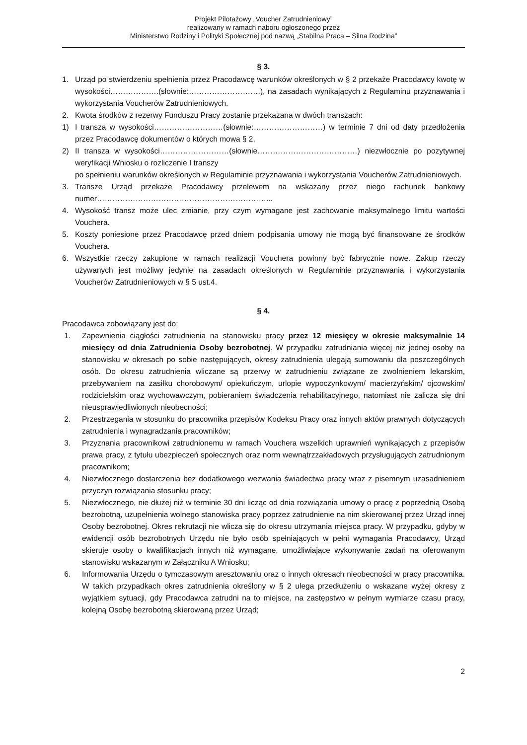Projekt Pilotażowy „Voucher Zatrudnieniowy”
realizowany w ramach naboru ogłoszonego przez
Ministerstwo Rodziny i Polityki Społecznej pod nazwą „Stabilna Praca – Silna Rodzina”
§ 3.
1. Urząd po stwierdzeniu spełnienia przez Pracodawcę warunków określonych w § 2 przekaże Pracodawcy kwotę w wysokości……………….(słownie:……………………….), na zasadach wynikających z Regulaminu przyznawania i wykorzystania Voucherów Zatrudnieniowych.
2. Kwota środków z rezerwy Funduszu Pracy zostanie przekazana w dwóch transzach:
1) I transza w wysokości………………………(słownie:………………………) w terminie 7 dni od daty przedłożenia przez Pracodawcę dokumentów o których mowa § 2,
2) II transza w wysokości………………………(słownie…………………………………) niezwłocznie po pozytywnej weryfikacji Wniosku o rozliczenie I transzy
po spełnieniu warunków określonych w Regulaminie przyznawania i wykorzystania Voucherów Zatrudnieniowych.
3. Transze Urząd przekaże Pracodawcy przelewem na wskazany przez niego rachunek bankowy numer…………………………………………………………...
4. Wysokość transz może ulec zmianie, przy czym wymagane jest zachowanie maksymalnego limitu wartości Vouchera.
5. Koszty poniesione przez Pracodawcę przed dniem podpisania umowy nie mogą być finansowane ze środków Vouchera.
6. Wszystkie rzeczy zakupione w ramach realizacji Vouchera powinny być fabrycznie nowe. Zakup rzeczy używanych jest możliwy jedynie na zasadach określonych w Regulaminie przyznawania i wykorzystania Voucherów Zatrudnieniowych w § 5 ust.4.
§ 4.
Pracodawca zobowiązany jest do:
1. Zapewnienia ciągłości zatrudnienia na stanowisku pracy przez 12 miesięcy w okresie maksymalnie 14 miesięcy od dnia Zatrudnienia Osoby bezrobotnej. W przypadku zatrudniania więcej niż jednej osoby na stanowisku w okresach po sobie następujących, okresy zatrudnienia ulegają sumowaniu dla poszczególnych osób. Do okresu zatrudnienia wliczane są przerwy w zatrudnieniu związane ze zwolnieniem lekarskim, przebywaniem na zasiłku chorobowym/ opiekuńczym, urlopie wypoczynkowym/ macierzyńskim/ ojcowskim/ rodzicielskim oraz wychowawczym, pobieraniem świadczenia rehabilitacyjnego, natomiast nie zalicza się dni nieusprawiedliwionych nieobecności;
2. Przestrzegania w stosunku do pracownika przepisów Kodeksu Pracy oraz innych aktów prawnych dotyczących zatrudnienia i wynagradzania pracowników;
3. Przyznania pracownikowi zatrudnionemu w ramach Vouchera wszelkich uprawnień wynikających z przepisów prawa pracy, z tytułu ubezpieczeń społecznych oraz norm wewnątrzzakładowych przysługujących zatrudnionym pracownikom;
4. Niezwłocznego dostarczenia bez dodatkowego wezwania świadectwa pracy wraz z pisemnym uzasadnieniem przyczyn rozwiązania stosunku pracy;
5. Niezwłocznego, nie dłużej niż w terminie 30 dni licząc od dnia rozwiązania umowy o pracę z poprzednią Osobą bezrobotną, uzupełnienia wolnego stanowiska pracy poprzez zatrudnienie na nim skierowanej przez Urząd innej Osoby bezrobotnej. Okres rekrutacji nie wlicza się do okresu utrzymania miejsca pracy. W przypadku, gdyby w ewidencji osób bezrobotnych Urzędu nie było osób spełniających w pełni wymagania Pracodawcy, Urząd skieruje osoby o kwalifikacjach innych niż wymagane, umożliwiające wykonywanie zadań na oferowanym stanowisku wskazanym w Załączniku A Wniosku;
6. Informowania Urzędu o tymczasowym aresztowaniu oraz o innych okresach nieobecności w pracy pracownika. W takich przypadkach okres zatrudnienia określony w § 2 ulega przedłużeniu o wskazane wyżej okresy z wyjątkiem sytuacji, gdy Pracodawca zatrudni na to miejsce, na zastępstwo w pełnym wymiarze czasu pracy, kolejną Osobę bezrobotną skierowaną przez Urząd;
2